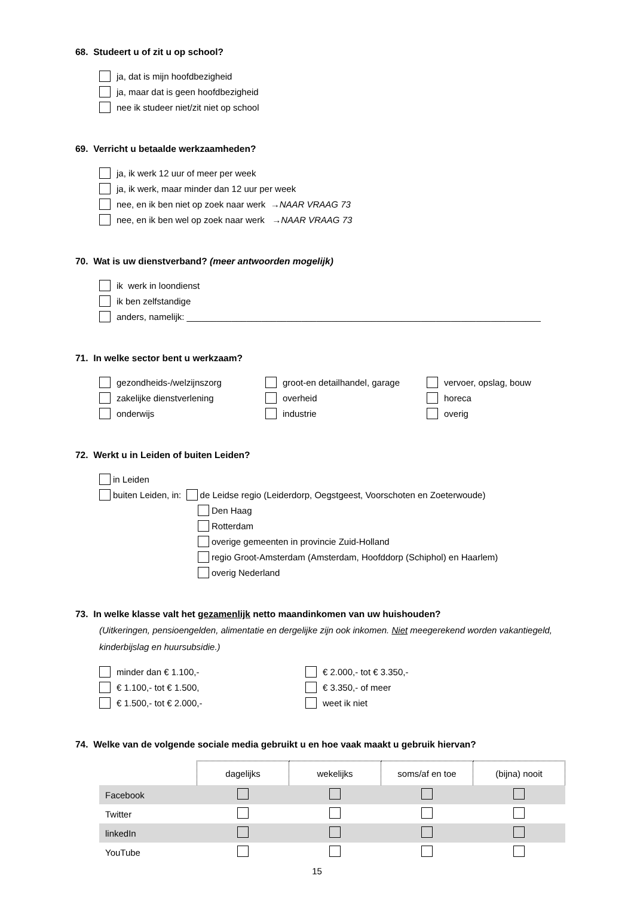68. Studeert u of zit u op school?
ja, dat is mijn hoofdbezigheid
ja, maar dat is geen hoofdbezigheid
nee ik studeer niet/zit niet op school
69. Verricht u betaalde werkzaamheden?
ja, ik werk 12 uur of meer per week
ja, ik werk, maar minder dan 12 uur per week
nee, en ik ben niet op zoek naar werk → NAAR VRAAG 73
nee, en ik ben wel op zoek naar werk → NAAR VRAAG 73
70. Wat is uw dienstverband? (meer antwoorden mogelijk)
ik werk in loondienst
ik ben zelfstandige
anders, namelijk: _______________________________________________________________________
71. In welke sector bent u werkzaam?
gezondheids-/welzijnszorg
groot-en detailhandel, garage
vervoer, opslag, bouw
zakelijke dienstverlening
overheid
horeca
onderwijs
industrie
overig
72. Werkt u in Leiden of buiten Leiden?
in Leiden
buiten Leiden, in: de Leidse regio (Leiderdorp, Oegstgeest, Voorschoten en Zoeterwoude)
Den Haag
Rotterdam
overige gemeenten in provincie Zuid-Holland
regio Groot-Amsterdam (Amsterdam, Hoofddorp (Schiphol) en Haarlem)
overig Nederland
73. In welke klasse valt het gezamenlijk netto maandinkomen van uw huishouden?
(Uitkeringen, pensioengelden, alimentatie en dergelijke zijn ook inkomen. Niet meegerekend worden vakantiegeld, kinderbijslag en huursubsidie.)
minder dan € 1.100,-
€ 2.000,- tot € 3.350,-
€ 1.100,- tot € 1.500,
€ 3.350,- of meer
€ 1.500,- tot € 2.000,-
weet ik niet
74. Welke van de volgende sociale media gebruikt u en hoe vaak maakt u gebruik hiervan?
| | dagelijks | wekelijks | soms/af en toe | (bijna) nooit |
| Facebook | | | | |
| Twitter | | | | |
| linkedIn | | | | |
| YouTube | | | | |
15